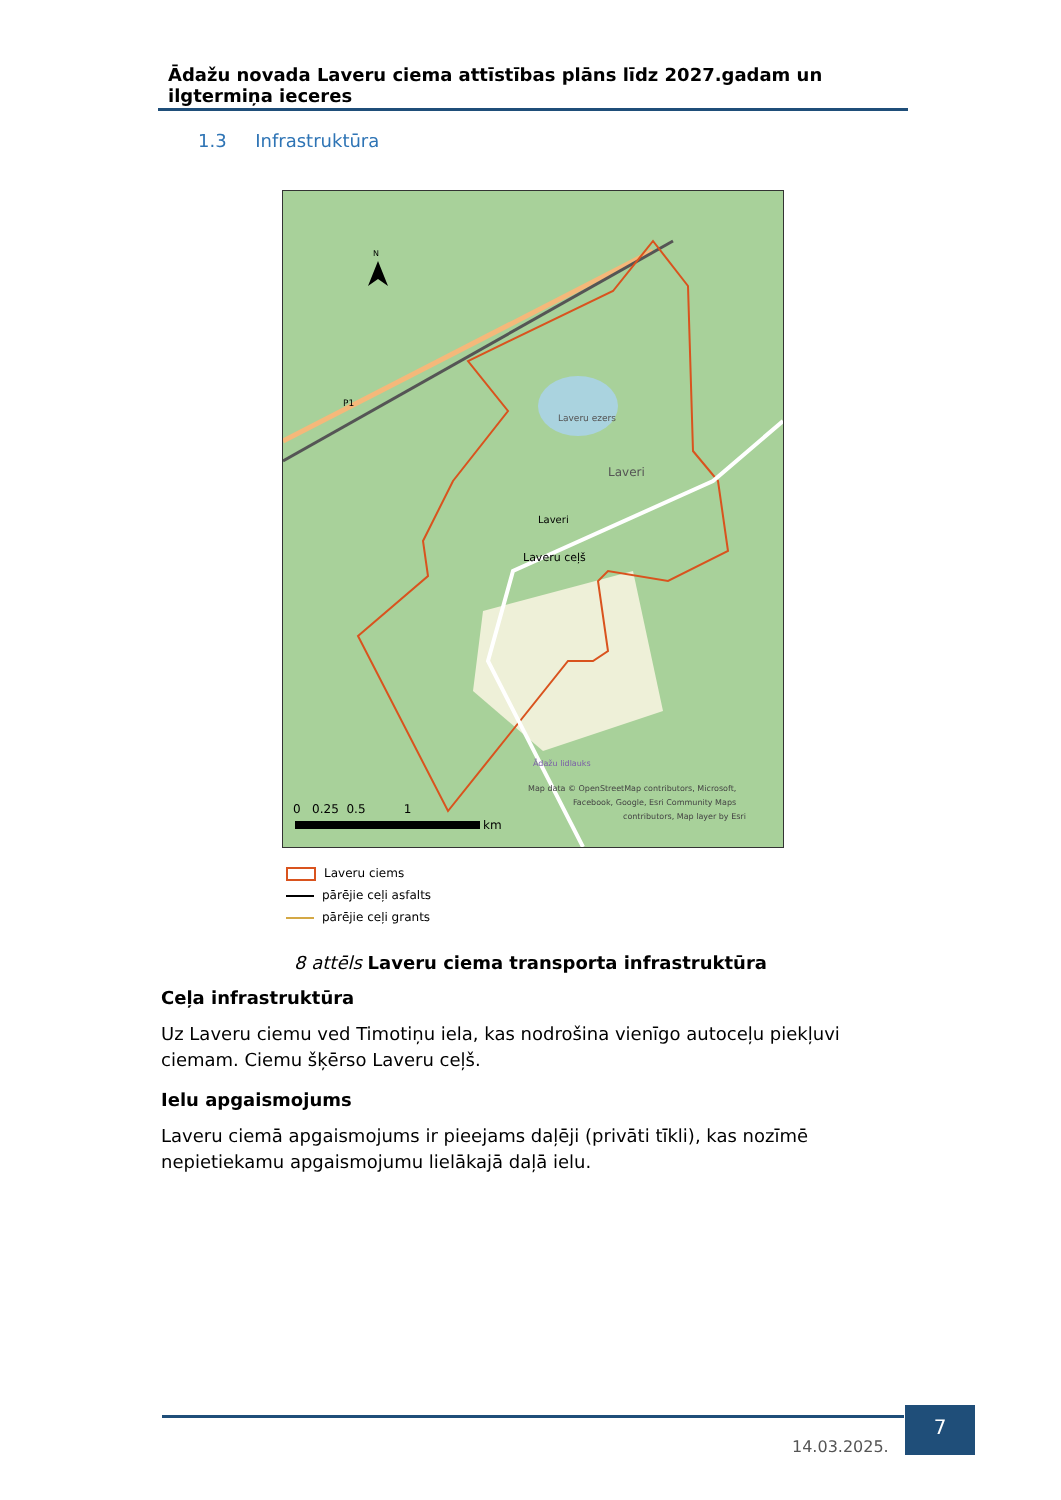Ādažu novada Laveru ciema attīstības plāns līdz 2027.gadam un ilgtermiņa ieceres
1.3 Infrastruktūra
Laveru ezers
Laveri
Laveri
Laveru ceļš
P1
Ādažu lidlauks
Map data © OpenStreetMap contributors, Microsoft,
Facebook, Google, Esri Community Maps
contributors, Map layer by Esri
N
0 0.25 0.5 1
km
Laveru ciems
pārējie ceļi asfalts
pārējie ceļi grants
8 attēls Laveru ciema transporta infrastruktūra
Ceļa infrastruktūra
Uz Laveru ciemu ved Timotiņu iela, kas nodrošina vienīgo autoceļu piekļuvi ciemam. Ciemu šķērso Laveru ceļš.
Ielu apgaismojums
Laveru ciemā apgaismojums ir pieejams daļēji (privāti tīkli), kas nozīmē nepietiekamu apgaismojumu lielākajā daļā ielu.
14.03.2025.
7